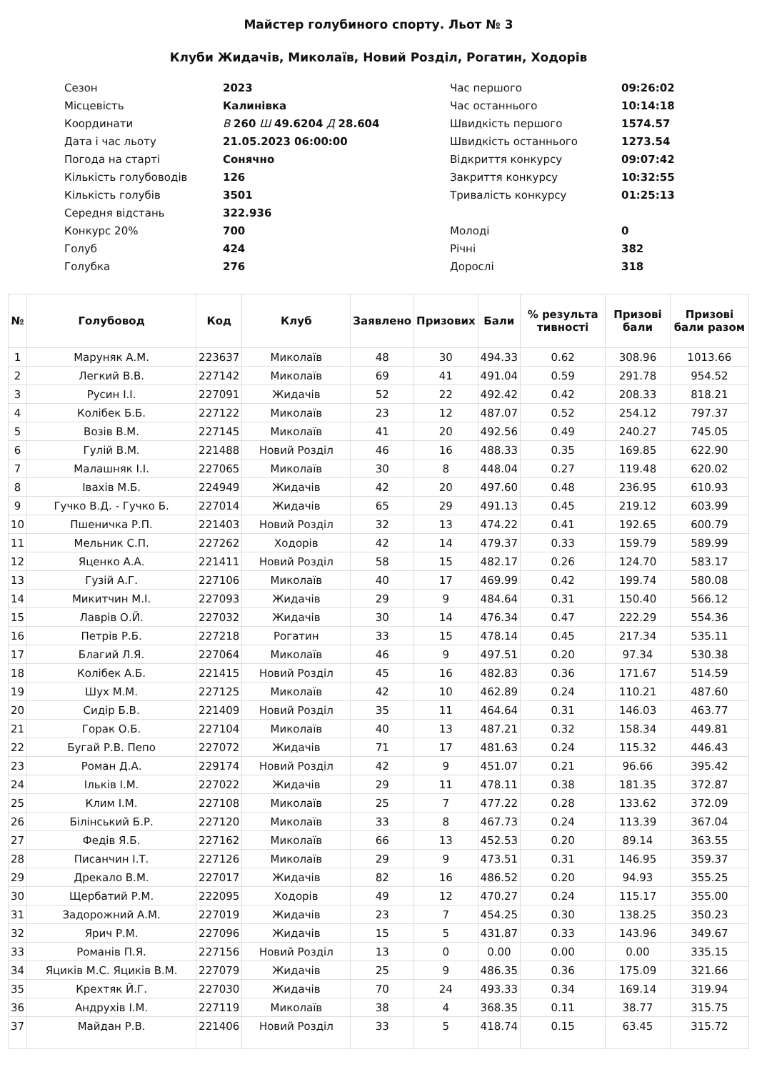Майстер голубиного спорту. Льот № 3
Клуби Жидачів, Миколаїв, Новий Розділ, Рогатин, Ходорів
| Сезон | 2023 |
| Місцевість | Калинівка |
| Координати | В 260 Ш 49.6204 Д 28.604 |
| Дата і час льоту | 21.05.2023 06:00:00 |
| Погода на старті | Сонячно |
| Кількість голубоводів | 126 |
| Кількість голубів | 3501 |
| Середня відстань | 322.936 |
| Конкурс 20% | 700 |
| Голуб | 424 |
| Голубка | 276 |
| Час першого | 09:26:02 |
| Час останнього | 10:14:18 |
| Швидкість першого | 1574.57 |
| Швидкість останнього | 1273.54 |
| Відкриття конкурсу | 09:07:42 |
| Закриття конкурсу | 10:32:55 |
| Тривалість конкурсу | 01:25:13 |
| Молоді | 0 |
| Річні | 382 |
| Дорослі | 318 |
| № | Голубовод | Код | Клуб | Заявлено | Призових | Бали | % результа тивності | Призові бали | Призові бали разом |
| --- | --- | --- | --- | --- | --- | --- | --- | --- | --- |
| 1 | Маруняк А.М. | 223637 | Миколаїв | 48 | 30 | 494.33 | 0.62 | 308.96 | 1013.66 |
| 2 | Легкий В.В. | 227142 | Миколаїв | 69 | 41 | 491.04 | 0.59 | 291.78 | 954.52 |
| 3 | Русин І.І. | 227091 | Жидачів | 52 | 22 | 492.42 | 0.42 | 208.33 | 818.21 |
| 4 | Колібек Б.Б. | 227122 | Миколаїв | 23 | 12 | 487.07 | 0.52 | 254.12 | 797.37 |
| 5 | Возів В.М. | 227145 | Миколаїв | 41 | 20 | 492.56 | 0.49 | 240.27 | 745.05 |
| 6 | Гулій В.М. | 221488 | Новий Розділ | 46 | 16 | 488.33 | 0.35 | 169.85 | 622.90 |
| 7 | Малашняк І.І. | 227065 | Миколаїв | 30 | 8 | 448.04 | 0.27 | 119.48 | 620.02 |
| 8 | Івахів М.Б. | 224949 | Жидачів | 42 | 20 | 497.60 | 0.48 | 236.95 | 610.93 |
| 9 | Гучко В.Д. - Гучко Б. | 227014 | Жидачів | 65 | 29 | 491.13 | 0.45 | 219.12 | 603.99 |
| 10 | Пшеничка Р.П. | 221403 | Новий Розділ | 32 | 13 | 474.22 | 0.41 | 192.65 | 600.79 |
| 11 | Мельник С.П. | 227262 | Ходорів | 42 | 14 | 479.37 | 0.33 | 159.79 | 589.99 |
| 12 | Яценко А.А. | 221411 | Новий Розділ | 58 | 15 | 482.17 | 0.26 | 124.70 | 583.17 |
| 13 | Гузій А.Г. | 227106 | Миколаїв | 40 | 17 | 469.99 | 0.42 | 199.74 | 580.08 |
| 14 | Микитчин М.І. | 227093 | Жидачів | 29 | 9 | 484.64 | 0.31 | 150.40 | 566.12 |
| 15 | Лаврів О.Й. | 227032 | Жидачів | 30 | 14 | 476.34 | 0.47 | 222.29 | 554.36 |
| 16 | Петрів Р.Б. | 227218 | Рогатин | 33 | 15 | 478.14 | 0.45 | 217.34 | 535.11 |
| 17 | Благий Л.Я. | 227064 | Миколаїв | 46 | 9 | 497.51 | 0.20 | 97.34 | 530.38 |
| 18 | Колібек А.Б. | 221415 | Новий Розділ | 45 | 16 | 482.83 | 0.36 | 171.67 | 514.59 |
| 19 | Шух М.М. | 227125 | Миколаїв | 42 | 10 | 462.89 | 0.24 | 110.21 | 487.60 |
| 20 | Сидір Б.В. | 221409 | Новий Розділ | 35 | 11 | 464.64 | 0.31 | 146.03 | 463.77 |
| 21 | Горак О.Б. | 227104 | Миколаїв | 40 | 13 | 487.21 | 0.32 | 158.34 | 449.81 |
| 22 | Бугай Р.В. Пепо | 227072 | Жидачів | 71 | 17 | 481.63 | 0.24 | 115.32 | 446.43 |
| 23 | Роман Д.А. | 229174 | Новий Розділ | 42 | 9 | 451.07 | 0.21 | 96.66 | 395.42 |
| 24 | Ільків І.М. | 227022 | Жидачів | 29 | 11 | 478.11 | 0.38 | 181.35 | 372.87 |
| 25 | Клим І.М. | 227108 | Миколаїв | 25 | 7 | 477.22 | 0.28 | 133.62 | 372.09 |
| 26 | Білінський Б.Р. | 227120 | Миколаїв | 33 | 8 | 467.73 | 0.24 | 113.39 | 367.04 |
| 27 | Федів Я.Б. | 227162 | Миколаїв | 66 | 13 | 452.53 | 0.20 | 89.14 | 363.55 |
| 28 | Писанчин І.Т. | 227126 | Миколаїв | 29 | 9 | 473.51 | 0.31 | 146.95 | 359.37 |
| 29 | Дрекало В.М. | 227017 | Жидачів | 82 | 16 | 486.52 | 0.20 | 94.93 | 355.25 |
| 30 | Щербатий Р.М. | 222095 | Ходорів | 49 | 12 | 470.27 | 0.24 | 115.17 | 355.00 |
| 31 | Задорожний А.М. | 227019 | Жидачів | 23 | 7 | 454.25 | 0.30 | 138.25 | 350.23 |
| 32 | Ярич Р.М. | 227096 | Жидачів | 15 | 5 | 431.87 | 0.33 | 143.96 | 349.67 |
| 33 | Романів П.Я. | 227156 | Новий Розділ | 13 | 0 | 0.00 | 0.00 | 0.00 | 335.15 |
| 34 | Яциків М.С. Яциків В.М. | 227079 | Жидачів | 25 | 9 | 486.35 | 0.36 | 175.09 | 321.66 |
| 35 | Крехтяк Й.Г. | 227030 | Жидачів | 70 | 24 | 493.33 | 0.34 | 169.14 | 319.94 |
| 36 | Андрухів І.М. | 227119 | Миколаїв | 38 | 4 | 368.35 | 0.11 | 38.77 | 315.75 |
| 37 | Майдан Р.В. | 221406 | Новий Розділ | 33 | 5 | 418.74 | 0.15 | 63.45 | 315.72 |